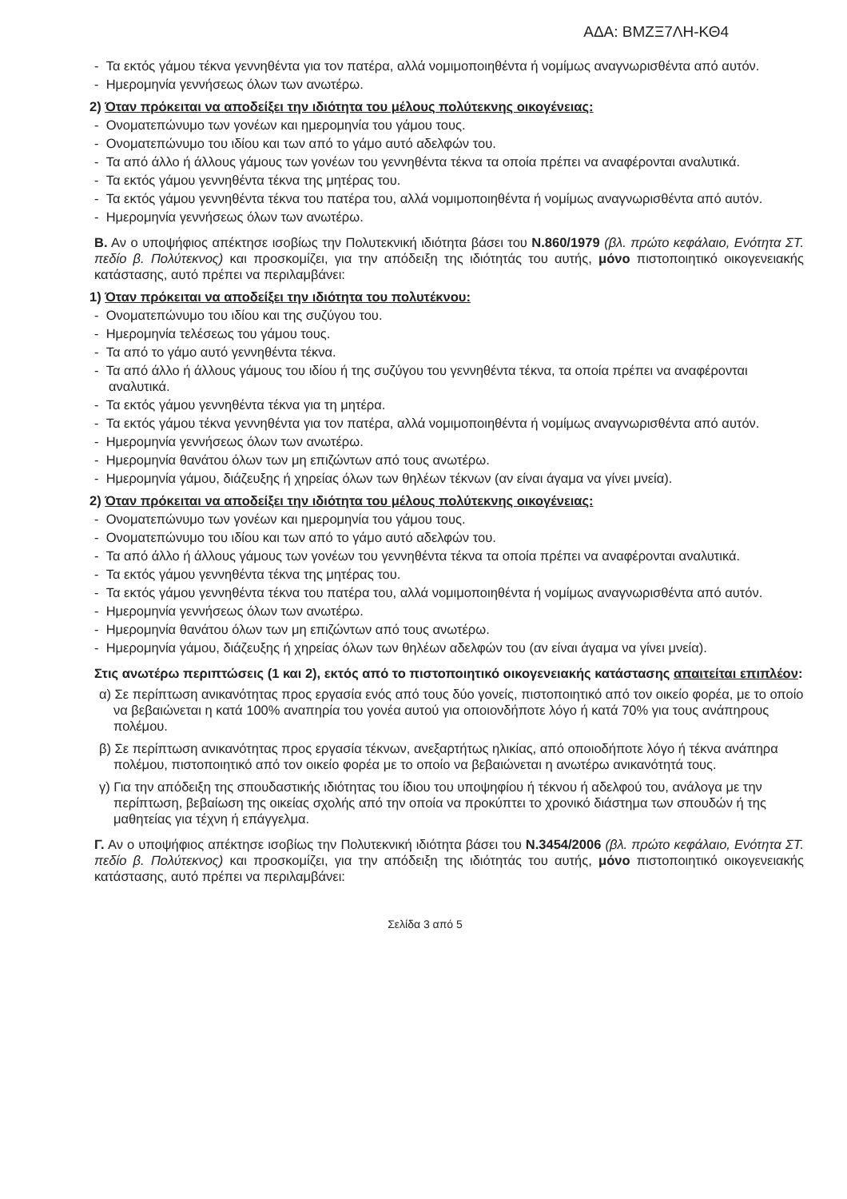ΑΔΑ: ΒΜΖΞ7ΛΗ-ΚΘ4
- Τα εκτός γάμου τέκνα γεννηθέντα για τον πατέρα, αλλά νομιμοποιηθέντα ή νομίμως αναγνωρισθέντα από αυτόν.
- Ημερομηνία γεννήσεως όλων των ανωτέρω.
2) Όταν πρόκειται να αποδείξει την ιδιότητα του μέλους πολύτεκνης οικογένειας:
- Ονοματεπώνυμο των γονέων και ημερομηνία του γάμου τους.
- Ονοματεπώνυμο του ιδίου και των από το γάμο αυτό αδελφών του.
- Τα από άλλο ή άλλους γάμους των γονέων του γεννηθέντα τέκνα τα οποία πρέπει να αναφέρονται αναλυτικά.
- Τα εκτός γάμου γεννηθέντα τέκνα της μητέρας του.
- Τα εκτός γάμου γεννηθέντα τέκνα του πατέρα του, αλλά νομιμοποιηθέντα ή νομίμως αναγνωρισθέντα από αυτόν.
- Ημερομηνία γεννήσεως όλων των ανωτέρω.
Β. Αν ο υποψήφιος απέκτησε ισοβίως την Πολυτεκνική ιδιότητα βάσει του Ν.860/1979 (βλ. πρώτο κεφάλαιο, Ενότητα ΣΤ. πεδίο β. Πολύτεκνος) και προσκομίζει, για την απόδειξη της ιδιότητάς του αυτής, μόνο πιστοποιητικό οικογενειακής κατάστασης, αυτό πρέπει να περιλαμβάνει:
1) Όταν πρόκειται να αποδείξει την ιδιότητα του πολυτέκνου:
- Ονοματεπώνυμο του ιδίου και της συζύγου του.
- Ημερομηνία τελέσεως του γάμου τους.
- Τα από το γάμο αυτό γεννηθέντα τέκνα.
- Τα από άλλο ή άλλους γάμους του ιδίου ή της συζύγου του γεννηθέντα τέκνα, τα οποία πρέπει να αναφέρονται αναλυτικά.
- Τα εκτός γάμου γεννηθέντα τέκνα για τη μητέρα.
- Τα εκτός γάμου τέκνα γεννηθέντα για τον πατέρα, αλλά νομιμοποιηθέντα ή νομίμως αναγνωρισθέντα από αυτόν.
- Ημερομηνία γεννήσεως όλων των ανωτέρω.
- Ημερομηνία θανάτου όλων των μη επιζώντων από τους ανωτέρω.
- Ημερομηνία γάμου, διάζευξης ή χηρείας όλων των θηλέων τέκνων (αν είναι άγαμα να γίνει μνεία).
2) Όταν πρόκειται να αποδείξει την ιδιότητα του μέλους πολύτεκνης οικογένειας:
- Ονοματεπώνυμο των γονέων και ημερομηνία του γάμου τους.
- Ονοματεπώνυμο του ιδίου και των από το γάμο αυτό αδελφών του.
- Τα από άλλο ή άλλους γάμους των γονέων του γεννηθέντα τέκνα τα οποία πρέπει να αναφέρονται αναλυτικά.
- Τα εκτός γάμου γεννηθέντα τέκνα της μητέρας του.
- Τα εκτός γάμου γεννηθέντα τέκνα του πατέρα του, αλλά νομιμοποιηθέντα ή νομίμως αναγνωρισθέντα από αυτόν.
- Ημερομηνία γεννήσεως όλων των ανωτέρω.
- Ημερομηνία θανάτου όλων των μη επιζώντων από τους ανωτέρω.
- Ημερομηνία γάμου, διάζευξης ή χηρείας όλων των θηλέων αδελφών του (αν είναι άγαμα να γίνει μνεία).
Στις ανωτέρω περιπτώσεις (1 και 2), εκτός από το πιστοποιητικό οικογενειακής κατάστασης απαιτείται επιπλέον:
α) Σε περίπτωση ανικανότητας προς εργασία ενός από τους δύο γονείς, πιστοποιητικό από τον οικείο φορέα, με το οποίο να βεβαιώνεται η κατά 100% αναπηρία του γονέα αυτού για οποιονδήποτε λόγο ή κατά 70% για τους ανάπηρους πολέμου.
β) Σε περίπτωση ανικανότητας προς εργασία τέκνων, ανεξαρτήτως ηλικίας, από οποιοδήποτε λόγο ή τέκνα ανάπηρα πολέμου, πιστοποιητικό από τον οικείο φορέα με το οποίο να βεβαιώνεται η ανωτέρω ανικανότητά τους.
γ) Για την απόδειξη της σπουδαστικής ιδιότητας του ίδιου του υποψηφίου ή τέκνου ή αδελφού του, ανάλογα με την περίπτωση, βεβαίωση της οικείας σχολής από την οποία να προκύπτει το χρονικό διάστημα των σπουδών ή της μαθητείας για τέχνη ή επάγγελμα.
Γ. Αν ο υποψήφιος απέκτησε ισοβίως την Πολυτεκνική ιδιότητα βάσει του Ν.3454/2006 (βλ. πρώτο κεφάλαιο, Ενότητα ΣΤ. πεδίο β. Πολύτεκνος) και προσκομίζει, για την απόδειξη της ιδιότητάς του αυτής, μόνο πιστοποιητικό οικογενειακής κατάστασης, αυτό πρέπει να περιλαμβάνει:
Σελίδα 3 από 5